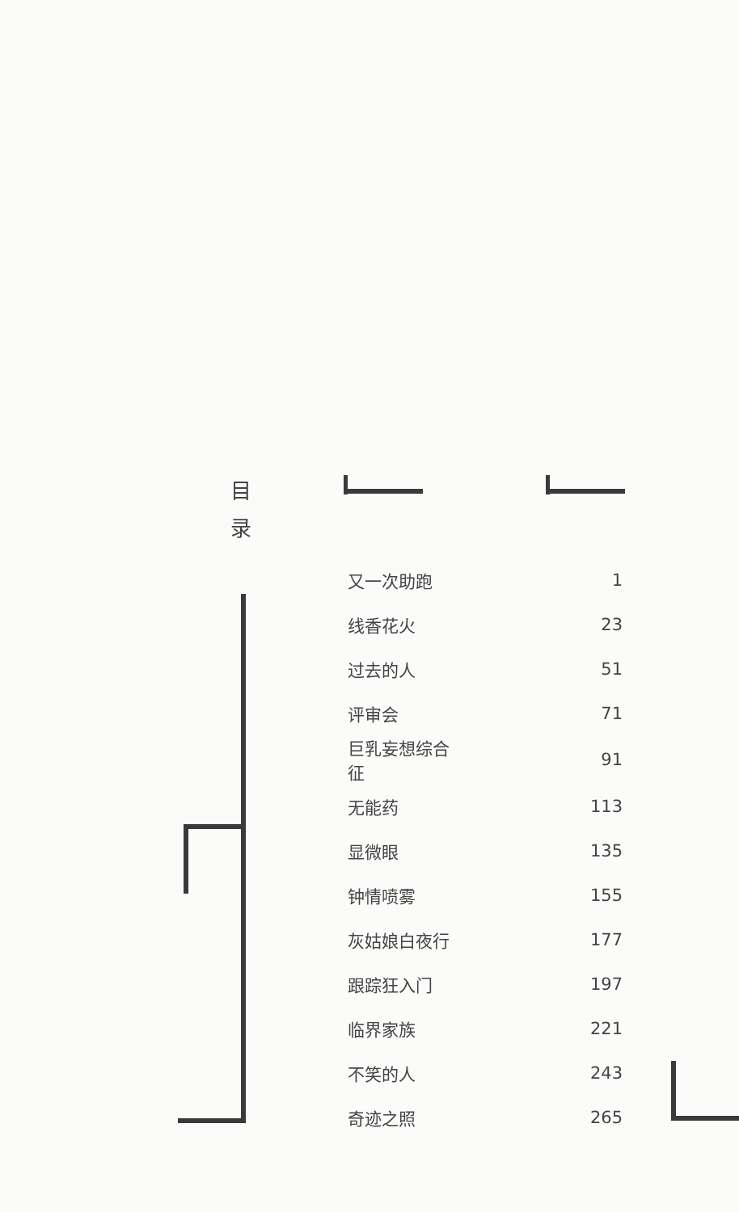目
录
| 又一次助跑 | 1 |
| 线香花火 | 23 |
| 过去的人 | 51 |
| 评审会 | 71 |
| 巨乳妄想综合征 | 91 |
| 无能药 | 113 |
| 显微眼 | 135 |
| 钟情喷雾 | 155 |
| 灰姑娘白夜行 | 177 |
| 跟踪狂入门 | 197 |
| 临界家族 | 221 |
| 不笑的人 | 243 |
| 奇迹之照 | 265 |